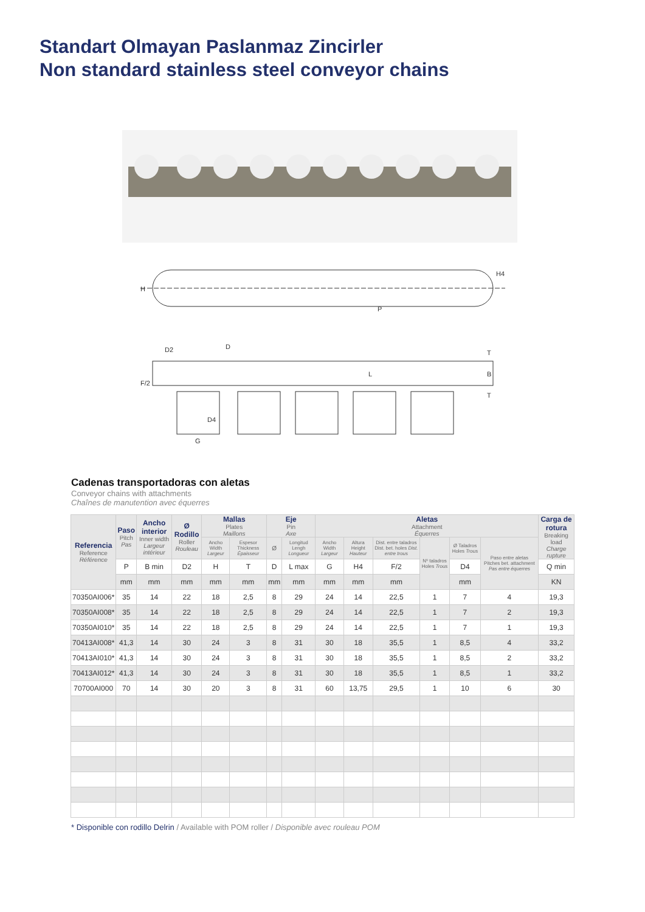Standart Olmayan Paslanmaz Zincirler
Non standard stainless steel conveyor chains
H
H4
P
D2
D
F/2
D4
G
T
B
T
L
Cadenas transportadoras con aletas
Conveyor chains with attachments
Chaînes de manutention avec équerres
| Referencia Reference Référence | Paso Pitch Pas | Ancho interior Inner width Largeur intérieur | Ø Rodillo Roller Rouleau | Mallas Plates Maillons | | Eje Pin Axe | | Aletas Attachment Équerres | | | | | | Carga de rotura Breaking load Charge rupture |
| --- | --- | --- | --- | --- | --- | --- | --- | --- | --- | --- | --- | --- | --- | --- |
| | | | | Ancho Width Largeur | Espesor Thickness Épaisseur | Ø | Longitud Lengh Longueur | Ancho Width Largeur | Altura Height Hauteur | Dist. entre taladros Dist. bet. holes Dist. entre trous | Nº taladros Holes Trous | Ø Taladros Holes Trous | Paso entre aletas Pitches bet. attachment Pas entre équerres | |
| | P | B min | D2 | H | T | D | L max | G | H4 | F/2 | | D4 | | Q min |
| | mm | mm | mm | mm | mm | mm | mm | mm | mm | mm | | mm | | KN |
| 70350AI006* | 35 | 14 | 22 | 18 | 2,5 | 8 | 29 | 24 | 14 | 22,5 | 1 | 7 | 4 | 19,3 |
| 70350AI008* | 35 | 14 | 22 | 18 | 2,5 | 8 | 29 | 24 | 14 | 22,5 | 1 | 7 | 2 | 19,3 |
| 70350AI010* | 35 | 14 | 22 | 18 | 2,5 | 8 | 29 | 24 | 14 | 22,5 | 1 | 7 | 1 | 19,3 |
| 70413AI008* | 41,3 | 14 | 30 | 24 | 3 | 8 | 31 | 30 | 18 | 35,5 | 1 | 8,5 | 4 | 33,2 |
| 70413AI010* | 41,3 | 14 | 30 | 24 | 3 | 8 | 31 | 30 | 18 | 35,5 | 1 | 8,5 | 2 | 33,2 |
| 70413AI012* | 41,3 | 14 | 30 | 24 | 3 | 8 | 31 | 30 | 18 | 35,5 | 1 | 8,5 | 1 | 33,2 |
| 70700AI000 | 70 | 14 | 30 | 20 | 3 | 8 | 31 | 60 | 13,75 | 29,5 | 1 | 10 | 6 | 30 |
* Disponible con rodillo Delrin / Available with POM roller / Disponible avec rouleau POM